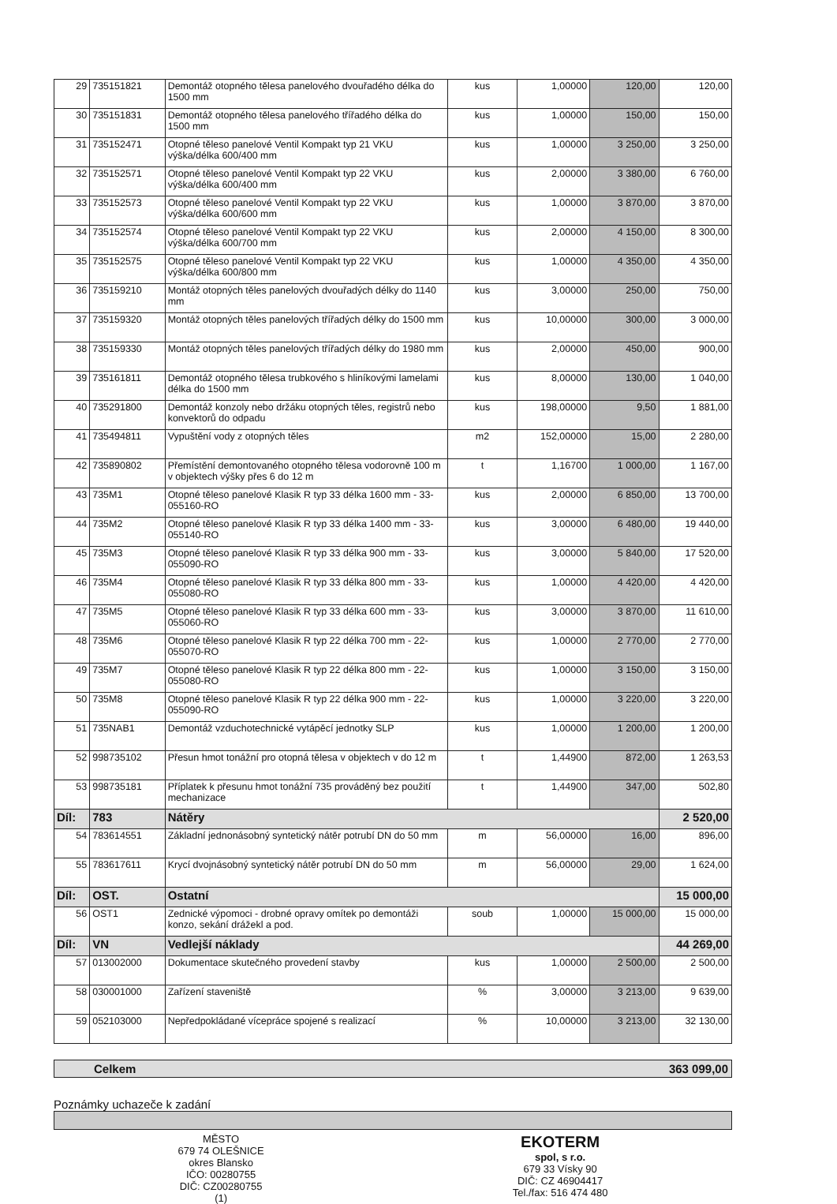| 29 | 735151821 | Demontáž otopného tělesa panelového dvouřadého délka do 1500 mm | kus | 1,00000 | 120,00 | 120,00 |
| 30 | 735151831 | Demontáž otopného tělesa panelového třířadého délka do 1500 mm | kus | 1,00000 | 150,00 | 150,00 |
| 31 | 735152471 | Otopné těleso panelové Ventil Kompakt typ 21 VKU výška/délka 600/400 mm | kus | 1,00000 | 3 250,00 | 3 250,00 |
| 32 | 735152571 | Otopné těleso panelové Ventil Kompakt typ 22 VKU výška/délka 600/400 mm | kus | 2,00000 | 3 380,00 | 6 760,00 |
| 33 | 735152573 | Otopné těleso panelové Ventil Kompakt typ 22 VKU výška/délka 600/600 mm | kus | 1,00000 | 3 870,00 | 3 870,00 |
| 34 | 735152574 | Otopné těleso panelové Ventil Kompakt typ 22 VKU výška/délka 600/700 mm | kus | 2,00000 | 4 150,00 | 8 300,00 |
| 35 | 735152575 | Otopné těleso panelové Ventil Kompakt typ 22 VKU výška/délka 600/800 mm | kus | 1,00000 | 4 350,00 | 4 350,00 |
| 36 | 735159210 | Montáž otopných těles panelových dvouřadých délky do 1140 mm | kus | 3,00000 | 250,00 | 750,00 |
| 37 | 735159320 | Montáž otopných těles panelových třířadých délky do 1500 mm | kus | 10,00000 | 300,00 | 3 000,00 |
| 38 | 735159330 | Montáž otopných těles panelových třířadých délky do 1980 mm | kus | 2,00000 | 450,00 | 900,00 |
| 39 | 735161811 | Demontáž otopného tělesa trubkového s hliníkovými lamelami délka do 1500 mm | kus | 8,00000 | 130,00 | 1 040,00 |
| 40 | 735291800 | Demontáž konzoly nebo držáku otopných těles, registrů nebo konvektorů do odpadu | kus | 198,00000 | 9,50 | 1 881,00 |
| 41 | 735494811 | Vypuštění vody z otopných těles | m2 | 152,00000 | 15,00 | 2 280,00 |
| 42 | 735890802 | Přemístění demontovaného otopného tělesa vodorovně 100 m v objektech výšky přes 6 do 12 m | t | 1,16700 | 1 000,00 | 1 167,00 |
| 43 | 735M1 | Otopné těleso panelové Klasik R typ 33 délka 1600 mm - 33-055160-RO | kus | 2,00000 | 6 850,00 | 13 700,00 |
| 44 | 735M2 | Otopné těleso panelové Klasik R typ 33 délka 1400 mm - 33-055140-RO | kus | 3,00000 | 6 480,00 | 19 440,00 |
| 45 | 735M3 | Otopné těleso panelové Klasik R typ 33 délka 900 mm - 33-055090-RO | kus | 3,00000 | 5 840,00 | 17 520,00 |
| 46 | 735M4 | Otopné těleso panelové Klasik R typ 33 délka 800 mm - 33-055080-RO | kus | 1,00000 | 4 420,00 | 4 420,00 |
| 47 | 735M5 | Otopné těleso panelové Klasik R typ 33 délka 600 mm - 33-055060-RO | kus | 3,00000 | 3 870,00 | 11 610,00 |
| 48 | 735M6 | Otopné těleso panelové Klasik R typ 22 délka 700 mm - 22-055070-RO | kus | 1,00000 | 2 770,00 | 2 770,00 |
| 49 | 735M7 | Otopné těleso panelové Klasik R typ 22 délka 800 mm - 22-055080-RO | kus | 1,00000 | 3 150,00 | 3 150,00 |
| 50 | 735M8 | Otopné těleso panelové Klasik R typ 22 délka 900 mm - 22-055090-RO | kus | 1,00000 | 3 220,00 | 3 220,00 |
| 51 | 735NAB1 | Demontáž vzduchotechnické vytápěcí jednotky SLP | kus | 1,00000 | 1 200,00 | 1 200,00 |
| 52 | 998735102 | Přesun hmot tonážní pro otopná tělesa v objektech v do 12 m | t | 1,44900 | 872,00 | 1 263,53 |
| 53 | 998735181 | Příplatek k přesunu hmot tonážní 735 prováděný bez použití mechanizace | t | 1,44900 | 347,00 | 502,80 |
| Díl: | 783 | Nátěry | | | | 2 520,00 |
| 54 | 783614551 | Základní jednonásobný syntetický nátěr potrubí DN do 50 mm | m | 56,00000 | 16,00 | 896,00 |
| 55 | 783617611 | Krycí dvojnásobný syntetický nátěr potrubí DN do 50 mm | m | 56,00000 | 29,00 | 1 624,00 |
| Díl: | OST. | Ostatní | | | | 15 000,00 |
| 56 | OST1 | Zednické výpomoci - drobné opravy omítek po demontáži konzo, sekání drážekl a pod. | soub | 1,00000 | 15 000,00 | 15 000,00 |
| Díl: | VN | Vedlejší náklady | | | | 44 269,00 |
| 57 | 013002000 | Dokumentace skutečného provedení stavby | kus | 1,00000 | 2 500,00 | 2 500,00 |
| 58 | 030001000 | Zařízení staveniště | % | 3,00000 | 3 213,00 | 9 639,00 |
| 59 | 052103000 | Nepředpokládané vícepráce spojené s realizací | % | 10,00000 | 3 213,00 | 32 130,00 |
Celkem 363 099,00
Poznámky uchazeče k zadání
MĚSTO
679 74 OLEŠNICE
okres Blansko
IČO: 00280755
DIČ: CZ00280755
(1)
EKOTERM
spol, s r.o.
679 33 Vísky 90
DIČ: CZ 46904417
Tel./fax: 516 474 480